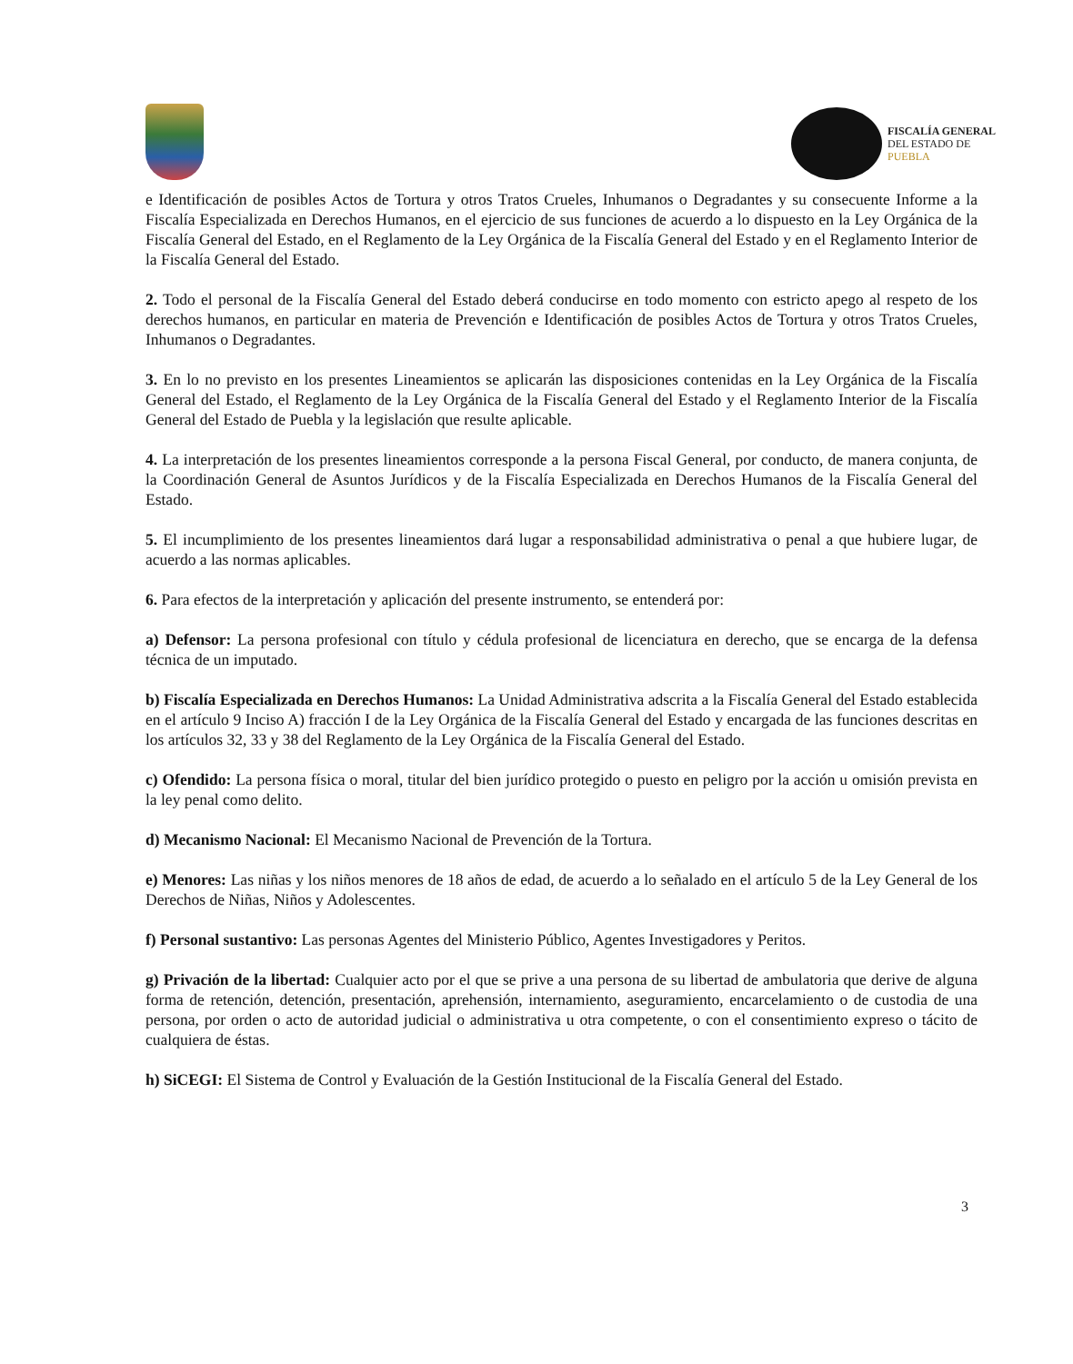FISCALÍA GENERAL
DEL ESTADO DE
PUEBLA
e Identificación de posibles Actos de Tortura y otros Tratos Crueles, Inhumanos o Degradantes y su consecuente Informe a la Fiscalía Especializada en Derechos Humanos, en el ejercicio de sus funciones de acuerdo a lo dispuesto en la Ley Orgánica de la Fiscalía General del Estado, en el Reglamento de la Ley Orgánica de la Fiscalía General del Estado y en el Reglamento Interior de la Fiscalía General del Estado.
2. Todo el personal de la Fiscalía General del Estado deberá conducirse en todo momento con estricto apego al respeto de los derechos humanos, en particular en materia de Prevención e Identificación de posibles Actos de Tortura y otros Tratos Crueles, Inhumanos o Degradantes.
3. En lo no previsto en los presentes Lineamientos se aplicarán las disposiciones contenidas en la Ley Orgánica de la Fiscalía General del Estado, el Reglamento de la Ley Orgánica de la Fiscalía General del Estado y el Reglamento Interior de la Fiscalía General del Estado de Puebla y la legislación que resulte aplicable.
4. La interpretación de los presentes lineamientos corresponde a la persona Fiscal General, por conducto, de manera conjunta, de la Coordinación General de Asuntos Jurídicos y de la Fiscalía Especializada en Derechos Humanos de la Fiscalía General del Estado.
5. El incumplimiento de los presentes lineamientos dará lugar a responsabilidad administrativa o penal a que hubiere lugar, de acuerdo a las normas aplicables.
6. Para efectos de la interpretación y aplicación del presente instrumento, se entenderá por:
a) Defensor: La persona profesional con título y cédula profesional de licenciatura en derecho, que se encarga de la defensa técnica de un imputado.
b) Fiscalía Especializada en Derechos Humanos: La Unidad Administrativa adscrita a la Fiscalía General del Estado establecida en el artículo 9 Inciso A) fracción I de la Ley Orgánica de la Fiscalía General del Estado y encargada de las funciones descritas en los artículos 32, 33 y 38 del Reglamento de la Ley Orgánica de la Fiscalía General del Estado.
c) Ofendido: La persona física o moral, titular del bien jurídico protegido o puesto en peligro por la acción u omisión prevista en la ley penal como delito.
d) Mecanismo Nacional: El Mecanismo Nacional de Prevención de la Tortura.
e) Menores: Las niñas y los niños menores de 18 años de edad, de acuerdo a lo señalado en el artículo 5 de la Ley General de los Derechos de Niñas, Niños y Adolescentes.
f) Personal sustantivo: Las personas Agentes del Ministerio Público, Agentes Investigadores y Peritos.
g) Privación de la libertad: Cualquier acto por el que se prive a una persona de su libertad de ambulatoria que derive de alguna forma de retención, detención, presentación, aprehensión, internamiento, aseguramiento, encarcelamiento o de custodia de una persona, por orden o acto de autoridad judicial o administrativa u otra competente, o con el consentimiento expreso o tácito de cualquiera de éstas.
h) SiCEGI: El Sistema de Control y Evaluación de la Gestión Institucional de la Fiscalía General del Estado.
3